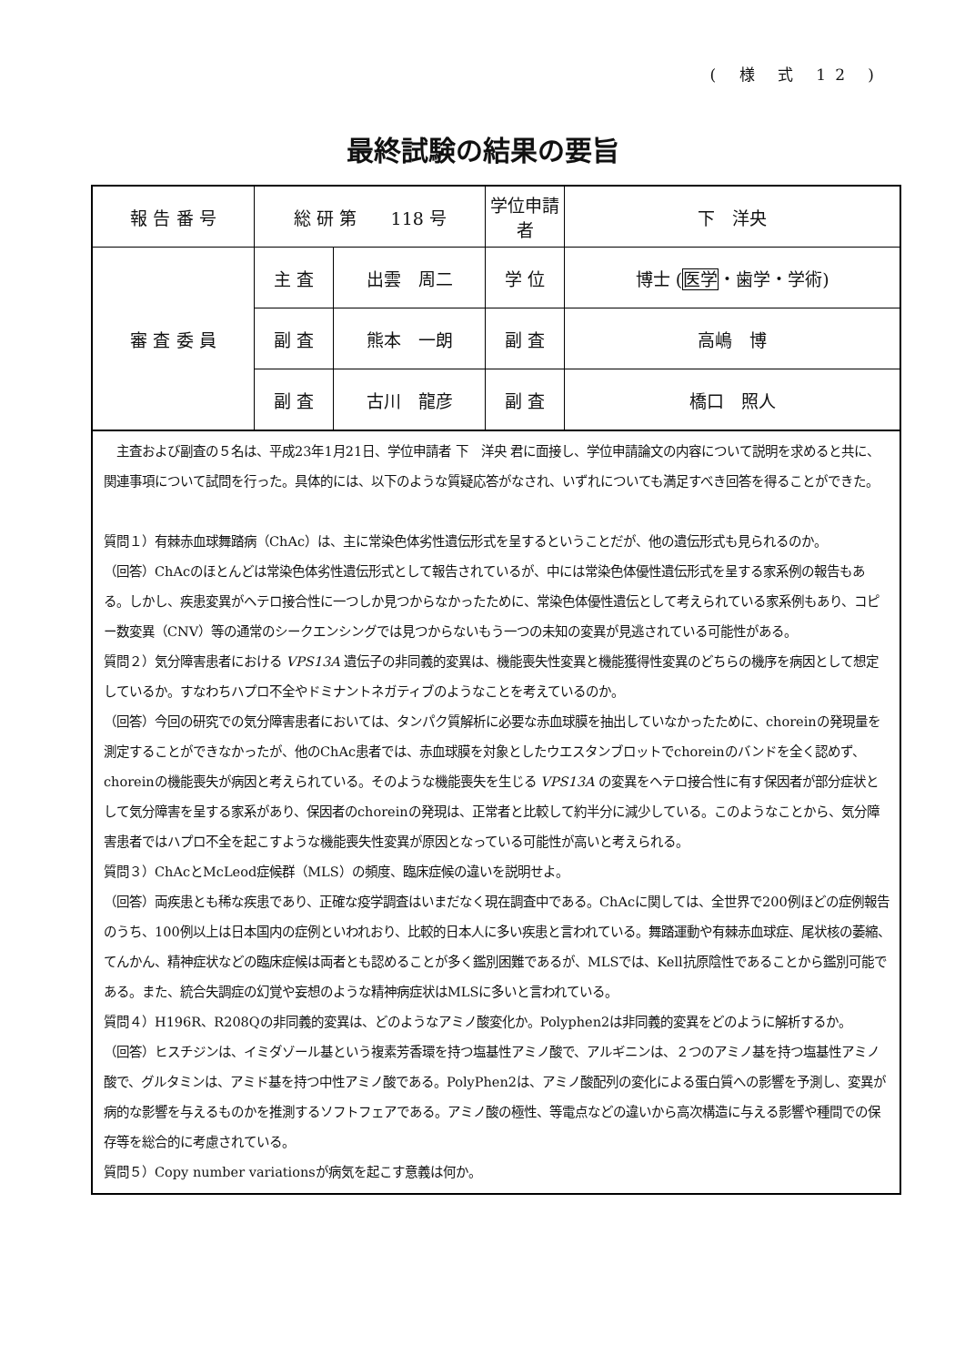( 様 式 12 )
最終試験の結果の要旨
| 報 告 番 号 | 総 研 第 118 号 | | 学位申請者 | 下 洋央 |
| 審 査 委 員 | 主 査 | 出雲 周二 | 学 位 | 博士 ( 医学 ・歯学・学術) |
| | 副 査 | 熊本 一朗 | 副 査 | 高嶋 博 |
| | 副 査 | 古川 龍彦 | 副 査 | 橋口 照人 |
　主査および副査の５名は、平成23年1月21日、学位申請者 下　洋央 君に面接し、学位申請論文の内容について説明を求めると共に、関連事項について試問を行った。具体的には、以下のような質疑応答がなされ、いずれについても満足すべき回答を得ることができた。
質問１）有棘赤血球舞踏病（ChAc）は、主に常染色体劣性遺伝形式を呈するということだが、他の遺伝形式も見られるのか。
（回答）ChAcのほとんどは常染色体劣性遺伝形式として報告されているが、中には常染色体優性遺伝形式を呈する家系例の報告もある。しかし、疾患変異がヘテロ接合性に一つしか見つからなかったために、常染色体優性遺伝として考えられている家系例もあり、コピー数変異（CNV）等の通常のシークエンシングでは見つからないもう一つの未知の変異が見逃されている可能性がある。
質問２）気分障害患者における VPS13A 遺伝子の非同義的変異は、機能喪失性変異と機能獲得性変異のどちらの機序を病因として想定しているか。すなわちハプロ不全やドミナントネガティブのようなことを考えているのか。
（回答）今回の研究での気分障害患者においては、タンパク質解析に必要な赤血球膜を抽出していなかったために、choreinの発現量を測定することができなかったが、他のChAc患者では、赤血球膜を対象としたウエスタンブロットでchoreinのバンドを全く認めず、choreinの機能喪失が病因と考えられている。そのような機能喪失を生じる VPS13A の変異をヘテロ接合性に有す保因者が部分症状として気分障害を呈する家系があり、保因者のchoreinの発現は、正常者と比較して約半分に減少している。このようなことから、気分障害患者ではハプロ不全を起こすような機能喪失性変異が原因となっている可能性が高いと考えられる。
質問３）ChAcとMcLeod症候群（MLS）の頻度、臨床症候の違いを説明せよ。
（回答）両疾患とも稀な疾患であり、正確な疫学調査はいまだなく現在調査中である。ChAcに関しては、全世界で200例ほどの症例報告のうち、100例以上は日本国内の症例といわれおり、比較的日本人に多い疾患と言われている。舞踏運動や有棘赤血球症、尾状核の萎縮、てんかん、精神症状などの臨床症候は両者とも認めることが多く鑑別困難であるが、MLSでは、Kell抗原陰性であることから鑑別可能である。また、統合失調症の幻覚や妄想のような精神病症状はMLSに多いと言われている。
質問４）H196R、R208Qの非同義的変異は、どのようなアミノ酸変化か。Polyphen2は非同義的変異をどのように解析するか。
（回答）ヒスチジンは、イミダゾール基という複素芳香環を持つ塩基性アミノ酸で、アルギニンは、２つのアミノ基を持つ塩基性アミノ酸で、グルタミンは、アミド基を持つ中性アミノ酸である。PolyPhen2は、アミノ酸配列の変化による蛋白質への影響を予測し、変異が病的な影響を与えるものかを推測するソフトフェアである。アミノ酸の極性、等電点などの違いから高次構造に与える影響や種間での保存等を総合的に考慮されている。
質問５）Copy number variationsが病気を起こす意義は何か。